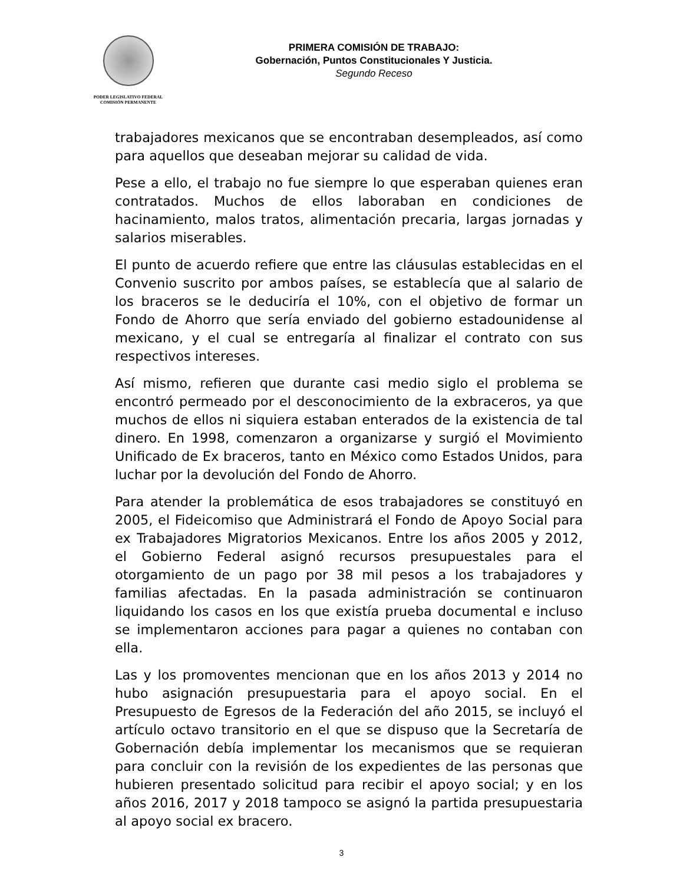PODER LEGISLATIVO FEDERAL
COMISIÓN PERMANENTE
PRIMERA COMISIÓN DE TRABAJO:
Gobernación, Puntos Constitucionales Y Justicia.
Segundo Receso
trabajadores mexicanos que se encontraban desempleados, así como para aquellos que deseaban mejorar su calidad de vida.
Pese a ello, el trabajo no fue siempre lo que esperaban quienes eran contratados. Muchos de ellos laboraban en condiciones de hacinamiento, malos tratos, alimentación precaria, largas jornadas y salarios miserables.
El punto de acuerdo refiere que entre las cláusulas establecidas en el Convenio suscrito por ambos países, se establecía que al salario de los braceros se le deduciría el 10%, con el objetivo de formar un Fondo de Ahorro que sería enviado del gobierno estadounidense al mexicano, y el cual se entregaría al finalizar el contrato con sus respectivos intereses.
Así mismo, refieren que durante casi medio siglo el problema se encontró permeado por el desconocimiento de la exbraceros, ya que muchos de ellos ni siquiera estaban enterados de la existencia de tal dinero. En 1998, comenzaron a organizarse y surgió el Movimiento Unificado de Ex braceros, tanto en México como Estados Unidos, para luchar por la devolución del Fondo de Ahorro.
Para atender la problemática de esos trabajadores se constituyó en 2005, el Fideicomiso que Administrará el Fondo de Apoyo Social para ex Trabajadores Migratorios Mexicanos. Entre los años 2005 y 2012, el Gobierno Federal asignó recursos presupuestales para el otorgamiento de un pago por 38 mil pesos a los trabajadores y familias afectadas. En la pasada administración se continuaron liquidando los casos en los que existía prueba documental e incluso se implementaron acciones para pagar a quienes no contaban con ella.
Las y los promoventes mencionan que en los años 2013 y 2014 no hubo asignación presupuestaria para el apoyo social. En el Presupuesto de Egresos de la Federación del año 2015, se incluyó el artículo octavo transitorio en el que se dispuso que la Secretaría de Gobernación debía implementar los mecanismos que se requieran para concluir con la revisión de los expedientes de las personas que hubieren presentado solicitud para recibir el apoyo social; y en los años 2016, 2017 y 2018 tampoco se asignó la partida presupuestaria al apoyo social ex bracero.
3